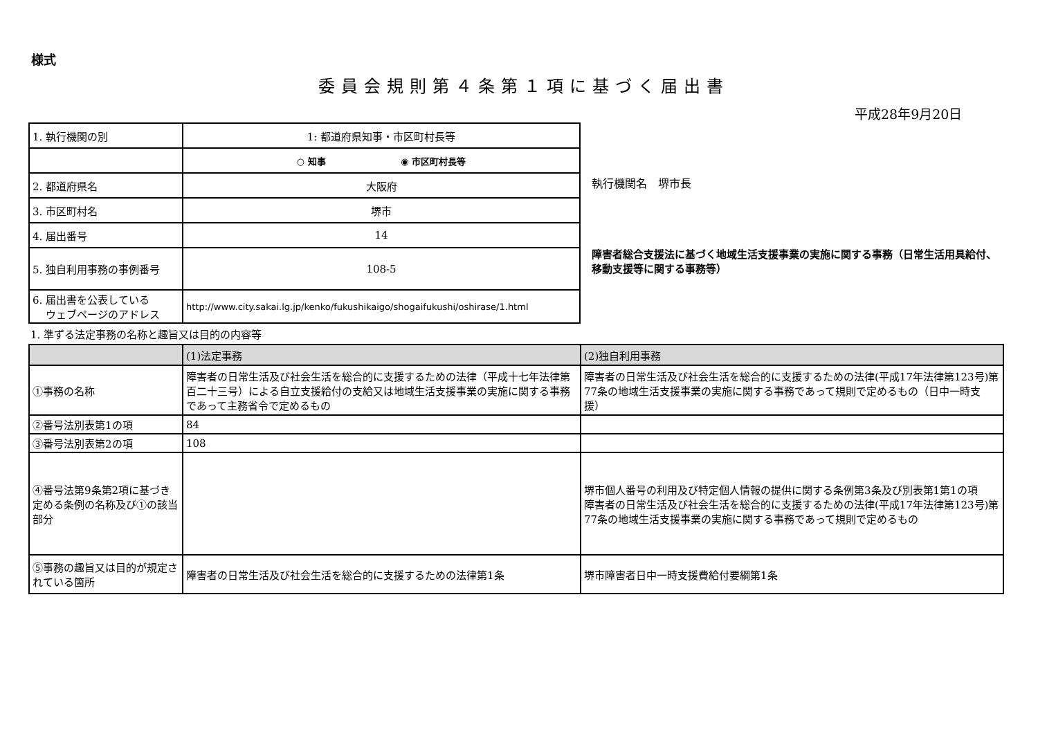様式
委員会規則第４条第１項に基づく届出書
平成28年9月20日
| 1. 執行機関の別 | 1: 都道府県知事・市区町村長等 |
| | ○ 知事 ◉ 市区町村長等 |
| 2. 都道府県名 | 大阪府 |
| 3. 市区町村名 | 堺市 |
| 4. 届出番号 | 14 |
| 5. 独自利用事務の事例番号 | 108-5 |
| 6. 届出書を公表している ウェブページのアドレス | http://www.city.sakai.lg.jp/kenko/fukushikaigo/shogaifukushi/oshirase/1.html |
執行機関名　堺市長
障害者総合支援法に基づく地域生活支援事業の実施に関する事務（日常生活用具給付、移動支援等に関する事務等）
1. 準ずる法定事務の名称と趣旨又は目的の内容等
| | (1)法定事務 | (2)独自利用事務 |
| --- | --- | --- |
| ①事務の名称 | 障害者の日常生活及び社会生活を総合的に支援するための法律（平成十七年法律第百二十三号）による自立支援給付の支給又は地域生活支援事業の実施に関する事務であって主務省令で定めるもの | 障害者の日常生活及び社会生活を総合的に支援するための法律(平成17年法律第123号)第77条の地域生活支援事業の実施に関する事務であって規則で定めるもの（日中一時支援） |
| ②番号法別表第1の項 | 84 | |
| ③番号法別表第2の項 | 108 | |
| ④番号法第9条第2項に基づき定める条例の名称及び①の該当部分 | | 堺市個人番号の利用及び特定個人情報の提供に関する条例第3条及び別表第1第1の項 障害者の日常生活及び社会生活を総合的に支援するための法律(平成17年法律第123号)第77条の地域生活支援事業の実施に関する事務であって規則で定めるもの |
| ⑤事務の趣旨又は目的が規定されている箇所 | 障害者の日常生活及び社会生活を総合的に支援するための法律第1条 | 堺市障害者日中一時支援費給付要綱第1条 |